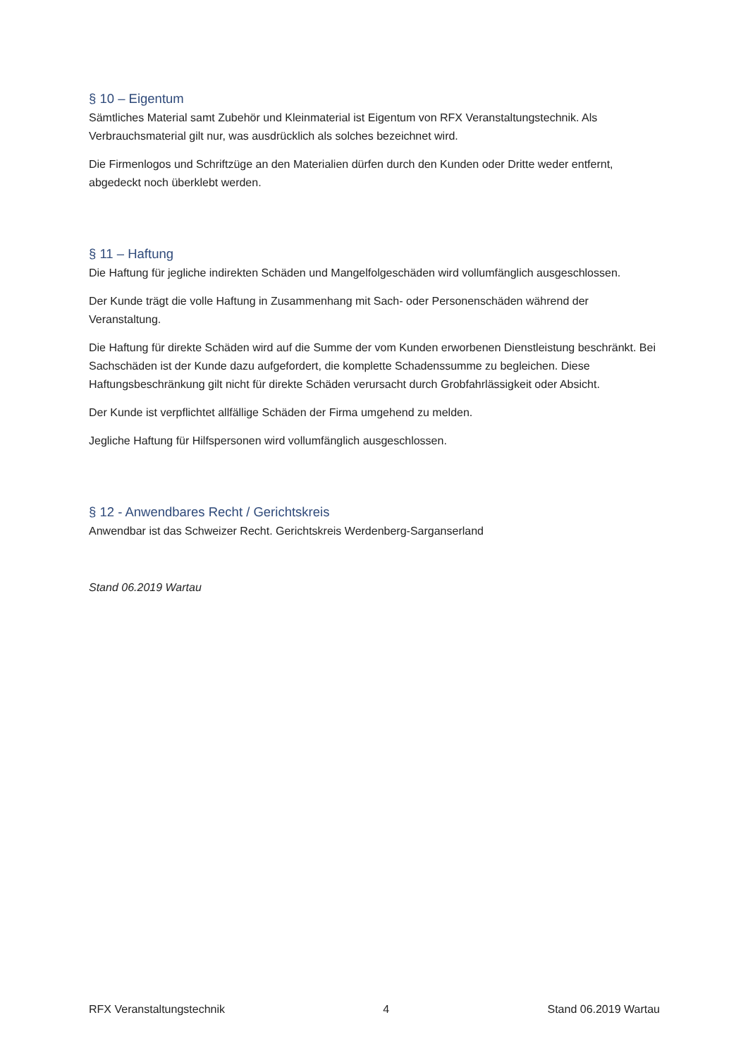§ 10 – Eigentum
Sämtliches Material samt Zubehör und Kleinmaterial ist Eigentum von RFX Veranstaltungstechnik. Als Verbrauchsmaterial gilt nur, was ausdrücklich als solches bezeichnet wird.
Die Firmenlogos und Schriftzüge an den Materialien dürfen durch den Kunden oder Dritte weder entfernt, abgedeckt noch überklebt werden.
§ 11 – Haftung
Die Haftung für jegliche indirekten Schäden und Mangelfolgeschäden wird vollumfänglich ausgeschlossen.
Der Kunde trägt die volle Haftung in Zusammenhang mit Sach- oder Personenschäden während der Veranstaltung.
Die Haftung für direkte Schäden wird auf die Summe der vom Kunden erworbenen Dienstleistung beschränkt. Bei Sachschäden ist der Kunde dazu aufgefordert, die komplette Schadenssumme zu begleichen. Diese Haftungsbeschränkung gilt nicht für direkte Schäden verursacht durch Grobfahrlässigkeit oder Absicht.
Der Kunde ist verpflichtet allfällige Schäden der Firma umgehend zu melden.
Jegliche Haftung für Hilfspersonen wird vollumfänglich ausgeschlossen.
§ 12 - Anwendbares Recht / Gerichtskreis
Anwendbar ist das Schweizer Recht. Gerichtskreis Werdenberg-Sarganserland
Stand 06.2019 Wartau
RFX Veranstaltungstechnik 4 Stand 06.2019 Wartau